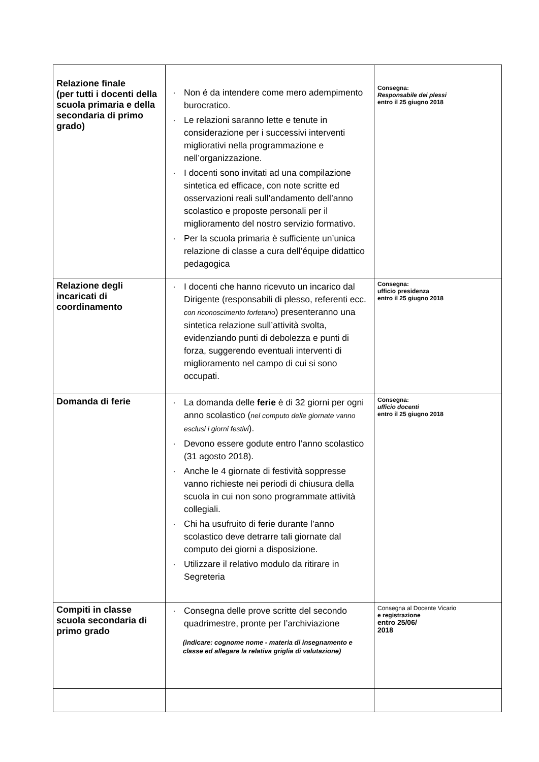| Relazione finale (per tutti i docenti della scuola primaria e della secondaria di primo grado) | · Non é da intendere come mero adempimento burocratico. · Le relazioni saranno lette e tenute in considerazione per i successivi interventi migliorativi nella programmazione e nell’organizzazione. · I docenti sono invitati ad una compilazione sintetica ed efficace, con note scritte ed osservazioni reali sull’andamento dell’anno scolastico e proposte personali per il miglioramento del nostro servizio formativo. · Per la scuola primaria è sufficiente un’unica relazione di classe a cura dell’équipe didattico pedagogica | Consegna: Responsabile dei plessi entro il 25 giugno 2018 |
| Relazione degli incaricati di coordinamento | · I docenti che hanno ricevuto un incarico dal Dirigente (responsabili di plesso, referenti ecc. con riconoscimento forfetario ) presenteranno una sintetica relazione sull’attività svolta, evidenziando punti di debolezza e punti di forza, suggerendo eventuali interventi di miglioramento nel campo di cui si sono occupati. | Consegna: ufficio presidenza entro il 25 giugno 2018 |
| Domanda di ferie | · La domanda delle ferie è di 32 giorni per ogni anno scolastico ( nel computo delle giornate vanno esclusi i giorni festivi ). · Devono essere godute entro l’anno scolastico (31 agosto 2018). · Anche le 4 giornate di festività soppresse vanno richieste nei periodi di chiusura della scuola in cui non sono programmate attività collegiali. · Chi ha usufruito di ferie durante l’anno scolastico deve detrarre tali giornate dal computo dei giorni a disposizione. · Utilizzare il relativo modulo da ritirare in Segreteria | Consegna: ufficio docenti entro il 25 giugno 2018 |
| Compiti in classe scuola secondaria di primo grado | · Consegna delle prove scritte del secondo quadrimestre, pronte per l’archiviazione (indicare: cognome nome - materia di insegnamento e classe ed allegare la relativa griglia di valutazione) | Consegna al Docente Vicario e registrazione entro 25/06/ 2018 |